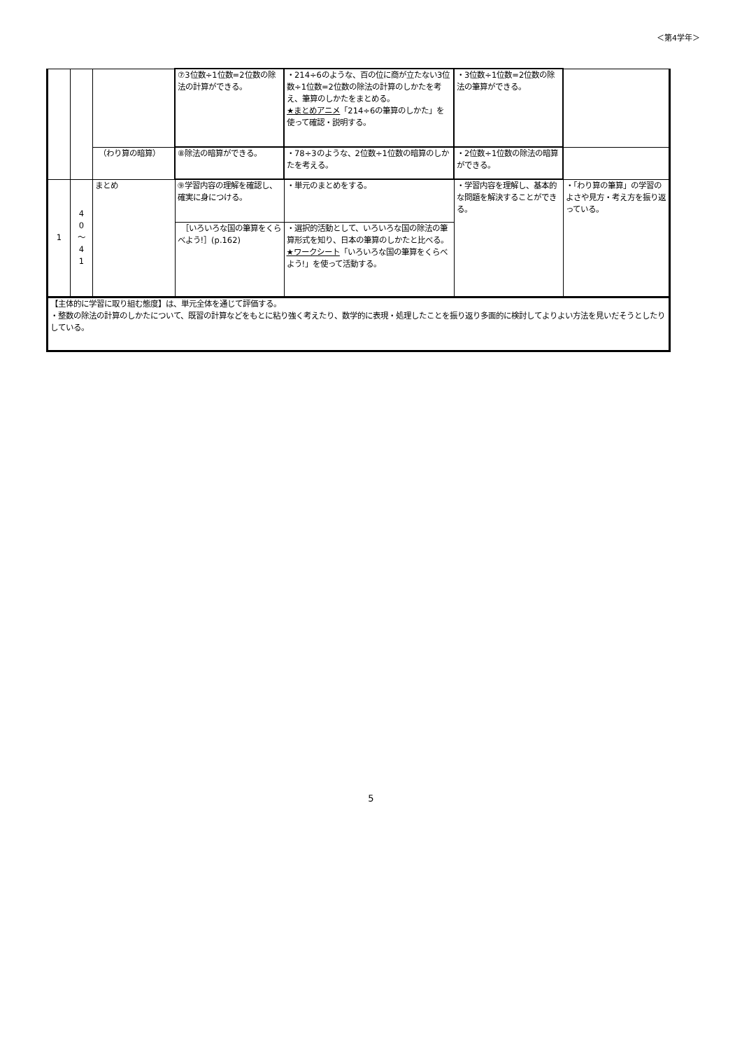＜第4学年＞
| | | | ⑦3位数÷1位数=2位数の除法の計算ができる。 | ・214÷6のような、百の位に商が立たない3位数÷1位数=2位数の除法の計算のしかたを考え、筆算のしかたをまとめる。 ★まとめアニメ 「214÷6の筆算のしかた」を使って確認・説明する。 | ・3位数÷1位数=2位数の除法の筆算ができる。 | |
| | | （わり算の暗算） | ⑧除法の暗算ができる。 | ・78÷3のような、2位数÷1位数の暗算のしかたを考える。 | ・2位数÷1位数の除法の暗算ができる。 | |
| 1 | 4 0 ～ 4 1 | まとめ | ⑨学習内容の理解を確認し、確実に身につける。 | ・単元のまとめをする。 | ・学習内容を理解し、基本的な問題を解決することができる。 | ・「わり算の筆算」の学習のよさや見方・考え方を振り返っている。 |
| | | | ［いろいろな国の筆算をくらべよう!］(p.162) | ・選択的活動として、いろいろな国の除法の筆算形式を知り、日本の筆算のしかたと比べる。 ★ワークシート 「いろいろな国の筆算をくらべよう!」を使って活動する。 | | |
| 【主体的に学習に取り組む態度】は、単元全体を通じて評価する。 ・整数の除法の計算のしかたについて、既習の計算などをもとに粘り強く考えたり、数学的に表現・処理したことを振り返り多面的に検討してよりよい方法を見いだそうとしたりしている。 | | | | | | |
5